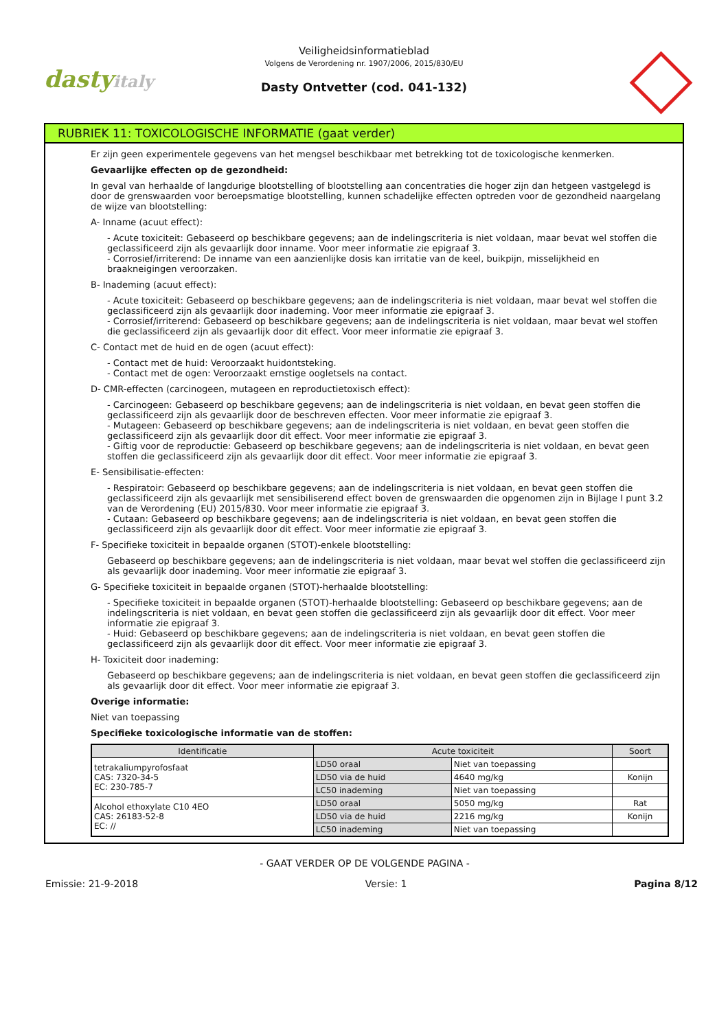dastyitaly
Veiligheidsinformatieblad
Volgens de Verordening nr. 1907/2006, 2015/830/EU
Dasty Ontvetter (cod. 041-132)
RUBRIEK 11: TOXICOLOGISCHE INFORMATIE (gaat verder)
Er zijn geen experimentele gegevens van het mengsel beschikbaar met betrekking tot de toxicologische kenmerken.
Gevaarlijke effecten op de gezondheid:
In geval van herhaalde of langdurige blootstelling of blootstelling aan concentraties die hoger zijn dan hetgeen vastgelegd is door de grenswaarden voor beroepsmatige blootstelling, kunnen schadelijke effecten optreden voor de gezondheid naargelang de wijze van blootstelling:
A- Inname (acuut effect):
- Acute toxiciteit: Gebaseerd op beschikbare gegevens; aan de indelingscriteria is niet voldaan, maar bevat wel stoffen die geclassificeerd zijn als gevaarlijk door inname. Voor meer informatie zie epigraaf 3.
- Corrosief/irriterend: De inname van een aanzienlijke dosis kan irritatie van de keel, buikpijn, misselijkheid en braakneigingen veroorzaken.
B- Inademing (acuut effect):
- Acute toxiciteit: Gebaseerd op beschikbare gegevens; aan de indelingscriteria is niet voldaan, maar bevat wel stoffen die geclassificeerd zijn als gevaarlijk door inademing. Voor meer informatie zie epigraaf 3.
- Corrosief/irriterend: Gebaseerd op beschikbare gegevens; aan de indelingscriteria is niet voldaan, maar bevat wel stoffen die geclassificeerd zijn als gevaarlijk door dit effect. Voor meer informatie zie epigraaf 3.
C- Contact met de huid en de ogen (acuut effect):
- Contact met de huid: Veroorzaakt huidontsteking.
- Contact met de ogen: Veroorzaakt ernstige oogletsels na contact.
D- CMR-effecten (carcinogeen, mutageen en reproductietoxisch effect):
- Carcinogeen: Gebaseerd op beschikbare gegevens; aan de indelingscriteria is niet voldaan, en bevat geen stoffen die geclassificeerd zijn als gevaarlijk door de beschreven effecten. Voor meer informatie zie epigraaf 3.
- Mutageen: Gebaseerd op beschikbare gegevens; aan de indelingscriteria is niet voldaan, en bevat geen stoffen die geclassificeerd zijn als gevaarlijk door dit effect. Voor meer informatie zie epigraaf 3.
- Giftig voor de reproductie: Gebaseerd op beschikbare gegevens; aan de indelingscriteria is niet voldaan, en bevat geen stoffen die geclassificeerd zijn als gevaarlijk door dit effect. Voor meer informatie zie epigraaf 3.
E- Sensibilisatie-effecten:
- Respiratoir: Gebaseerd op beschikbare gegevens; aan de indelingscriteria is niet voldaan, en bevat geen stoffen die geclassificeerd zijn als gevaarlijk met sensibiliserend effect boven de grenswaarden die opgenomen zijn in Bijlage I punt 3.2 van de Verordening (EU) 2015/830. Voor meer informatie zie epigraaf 3.
- Cutaan: Gebaseerd op beschikbare gegevens; aan de indelingscriteria is niet voldaan, en bevat geen stoffen die geclassificeerd zijn als gevaarlijk door dit effect. Voor meer informatie zie epigraaf 3.
F- Specifieke toxiciteit in bepaalde organen (STOT)-enkele blootstelling:
Gebaseerd op beschikbare gegevens; aan de indelingscriteria is niet voldaan, maar bevat wel stoffen die geclassificeerd zijn als gevaarlijk door inademing. Voor meer informatie zie epigraaf 3.
G- Specifieke toxiciteit in bepaalde organen (STOT)-herhaalde blootstelling:
- Specifieke toxiciteit in bepaalde organen (STOT)-herhaalde blootstelling: Gebaseerd op beschikbare gegevens; aan de indelingscriteria is niet voldaan, en bevat geen stoffen die geclassificeerd zijn als gevaarlijk door dit effect. Voor meer informatie zie epigraaf 3.
- Huid: Gebaseerd op beschikbare gegevens; aan de indelingscriteria is niet voldaan, en bevat geen stoffen die geclassificeerd zijn als gevaarlijk door dit effect. Voor meer informatie zie epigraaf 3.
H- Toxiciteit door inademing:
Gebaseerd op beschikbare gegevens; aan de indelingscriteria is niet voldaan, en bevat geen stoffen die geclassificeerd zijn als gevaarlijk door dit effect. Voor meer informatie zie epigraaf 3.
Overige informatie:
Niet van toepassing
Specifieke toxicologische informatie van de stoffen:
| Identificatie | Acute toxiciteit | | Soort |
| --- | --- | --- | --- |
| tetrakaliumpyrofosfaat CAS: 7320-34-5 EC: 230-785-7 | LD50 oraal | Niet van toepassing | |
| | LD50 via de huid | 4640 mg/kg | Konijn |
| | LC50 inademing | Niet van toepassing | |
| Alcohol ethoxylate C10 4EO CAS: 26183-52-8 EC: // | LD50 oraal | 5050 mg/kg | Rat |
| | LD50 via de huid | 2216 mg/kg | Konijn |
| | LC50 inademing | Niet van toepassing | |
- GAAT VERDER OP DE VOLGENDE PAGINA -
Emissie: 21-9-2018 Versie: 1 Pagina 8/12